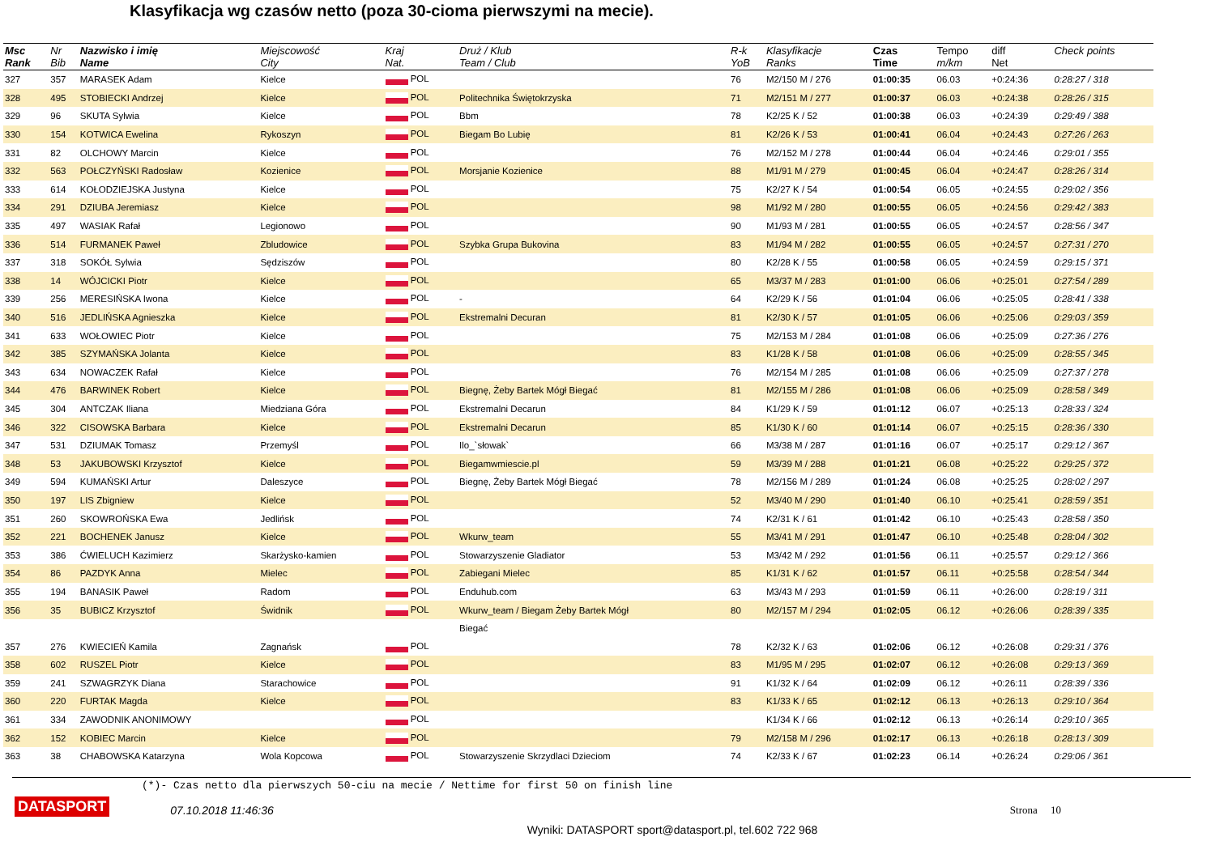Klasyfikacja wg czasów netto (poza 30-cioma pierwszymi na mecie).
| Msc Rank | Nr Bib | Nazwisko i imię Name | Miejscowość City | Kraj Nat. | Druż / Klub Team / Club | R-k YoB | Klasyfikacje Ranks | Czas Time | Tempo m/km | diff Net | Check points |
| --- | --- | --- | --- | --- | --- | --- | --- | --- | --- | --- | --- |
| 327 | 357 | MARASEK Adam | Kielce | POL | | 76 | M2/150 M / 276 | 01:00:35 | 06.03 | +0:24:36 | 0:28:27 / 318 |
| 328 | 495 | STOBIECKI Andrzej | Kielce | POL | Politechnika Świętokrzyska | 71 | M2/151 M / 277 | 01:00:37 | 06.03 | +0:24:38 | 0:28:26 / 315 |
| 329 | 96 | SKUTA Sylwia | Kielce | POL | Bbm | 78 | K2/25 K / 52 | 01:00:38 | 06.03 | +0:24:39 | 0:29:49 / 388 |
| 330 | 154 | KOTWICA Ewelina | Rykoszyn | POL | Biegam Bo Lubię | 81 | K2/26 K / 53 | 01:00:41 | 06.04 | +0:24:43 | 0:27:26 / 263 |
| 331 | 82 | OLCHOWY Marcin | Kielce | POL | | 76 | M2/152 M / 278 | 01:00:44 | 06.04 | +0:24:46 | 0:29:01 / 355 |
| 332 | 563 | POŁCZYŃSKI Radosław | Kozienice | POL | Morsjanie Kozienice | 88 | M1/91 M / 279 | 01:00:45 | 06.04 | +0:24:47 | 0:28:26 / 314 |
| 333 | 614 | KOŁODZIEJSKA Justyna | Kielce | POL | | 75 | K2/27 K / 54 | 01:00:54 | 06.05 | +0:24:55 | 0:29:02 / 356 |
| 334 | 291 | DZIUBA Jeremiasz | Kielce | POL | | 98 | M1/92 M / 280 | 01:00:55 | 06.05 | +0:24:56 | 0:29:42 / 383 |
| 335 | 497 | WASIAK Rafał | Legionowo | POL | | 90 | M1/93 M / 281 | 01:00:55 | 06.05 | +0:24:57 | 0:28:56 / 347 |
| 336 | 514 | FURMANEK Paweł | Zbludowice | POL | Szybka Grupa Bukovina | 83 | M1/94 M / 282 | 01:00:55 | 06.05 | +0:24:57 | 0:27:31 / 270 |
| 337 | 318 | SOKÓŁ Sylwia | Sędziszów | POL | | 80 | K2/28 K / 55 | 01:00:58 | 06.05 | +0:24:59 | 0:29:15 / 371 |
| 338 | 14 | WÓJCICKI Piotr | Kielce | POL | | 65 | M3/37 M / 283 | 01:01:00 | 06.06 | +0:25:01 | 0:27:54 / 289 |
| 339 | 256 | MERESIŃSKA Iwona | Kielce | POL | - | 64 | K2/29 K / 56 | 01:01:04 | 06.06 | +0:25:05 | 0:28:41 / 338 |
| 340 | 516 | JEDLIŃSKA Agnieszka | Kielce | POL | Ekstremalni Decuran | 81 | K2/30 K / 57 | 01:01:05 | 06.06 | +0:25:06 | 0:29:03 / 359 |
| 341 | 633 | WOŁOWIEC Piotr | Kielce | POL | | 75 | M2/153 M / 284 | 01:01:08 | 06.06 | +0:25:09 | 0:27:36 / 276 |
| 342 | 385 | SZYMAŃSKA Jolanta | Kielce | POL | | 83 | K1/28 K / 58 | 01:01:08 | 06.06 | +0:25:09 | 0:28:55 / 345 |
| 343 | 634 | NOWACZEK Rafał | Kielce | POL | | 76 | M2/154 M / 285 | 01:01:08 | 06.06 | +0:25:09 | 0:27:37 / 278 |
| 344 | 476 | BARWINEK Robert | Kielce | POL | Biegnę, Żeby Bartek Mógł Biegać | 81 | M2/155 M / 286 | 01:01:08 | 06.06 | +0:25:09 | 0:28:58 / 349 |
| 345 | 304 | ANTCZAK Iliana | Miedziana Góra | POL | Ekstremalni Decarun | 84 | K1/29 K / 59 | 01:01:12 | 06.07 | +0:25:13 | 0:28:33 / 324 |
| 346 | 322 | CISOWSKA Barbara | Kielce | POL | Ekstremalni Decarun | 85 | K1/30 K / 60 | 01:01:14 | 06.07 | +0:25:15 | 0:28:36 / 330 |
| 347 | 531 | DZIUMAK Tomasz | Przemyśl | POL | Ilo_`słowak` | 66 | M3/38 M / 287 | 01:01:16 | 06.07 | +0:25:17 | 0:29:12 / 367 |
| 348 | 53 | JAKUBOWSKI Krzysztof | Kielce | POL | Biegamwmiescie.pl | 59 | M3/39 M / 288 | 01:01:21 | 06.08 | +0:25:22 | 0:29:25 / 372 |
| 349 | 594 | KUMAŃSKI Artur | Daleszyce | POL | Biegnę, Żeby Bartek Mógł Biegać | 78 | M2/156 M / 289 | 01:01:24 | 06.08 | +0:25:25 | 0:28:02 / 297 |
| 350 | 197 | LIS Zbigniew | Kielce | POL | | 52 | M3/40 M / 290 | 01:01:40 | 06.10 | +0:25:41 | 0:28:59 / 351 |
| 351 | 260 | SKOWROŃSKA Ewa | Jedlińsk | POL | | 74 | K2/31 K / 61 | 01:01:42 | 06.10 | +0:25:43 | 0:28:58 / 350 |
| 352 | 221 | BOCHENEK Janusz | Kielce | POL | Wkurw_team | 55 | M3/41 M / 291 | 01:01:47 | 06.10 | +0:25:48 | 0:28:04 / 302 |
| 353 | 386 | ĆWIELUCH Kazimierz | Skarżysko-kamien | POL | Stowarzyszenie Gladiator | 53 | M3/42 M / 292 | 01:01:56 | 06.11 | +0:25:57 | 0:29:12 / 366 |
| 354 | 86 | PAZDYK Anna | Mielec | POL | Zabiegani Mielec | 85 | K1/31 K / 62 | 01:01:57 | 06.11 | +0:25:58 | 0:28:54 / 344 |
| 355 | 194 | BANASIK Paweł | Radom | POL | Enduhub.com | 63 | M3/43 M / 293 | 01:01:59 | 06.11 | +0:26:00 | 0:28:19 / 311 |
| 356 | 35 | BUBICZ Krzysztof | Świdnik | POL | Wkurw_team / Biegam Żeby Bartek Mógł | 80 | M2/157 M / 294 | 01:02:05 | 06.12 | +0:26:06 | 0:28:39 / 335 |
| | | | | | Biegać | | | | | | |
| 357 | 276 | KWIECIEŃ Kamila | Zagnańsk | POL | | 78 | K2/32 K / 63 | 01:02:06 | 06.12 | +0:26:08 | 0:29:31 / 376 |
| 358 | 602 | RUSZEL Piotr | Kielce | POL | | 83 | M1/95 M / 295 | 01:02:07 | 06.12 | +0:26:08 | 0:29:13 / 369 |
| 359 | 241 | SZWAGRZYK Diana | Starachowice | POL | | 91 | K1/32 K / 64 | 01:02:09 | 06.12 | +0:26:11 | 0:28:39 / 336 |
| 360 | 220 | FURTAK Magda | Kielce | POL | | 83 | K1/33 K / 65 | 01:02:12 | 06.13 | +0:26:13 | 0:29:10 / 364 |
| 361 | 334 | ZAWODNIK ANONIMOWY | | POL | | | K1/34 K / 66 | 01:02:12 | 06.13 | +0:26:14 | 0:29:10 / 365 |
| 362 | 152 | KOBIEC Marcin | Kielce | POL | | 79 | M2/158 M / 296 | 01:02:17 | 06.13 | +0:26:18 | 0:28:13 / 309 |
| 363 | 38 | CHABOWSKA Katarzyna | Wola Kopcowa | POL | Stowarzyszenie Skrzydlaci Dzieciom | 74 | K2/33 K / 67 | 01:02:23 | 06.14 | +0:26:24 | 0:29:06 / 361 |
(*)- Czas netto dla pierwszych 50-ciu na mecie / Nettime for first 50 on finish line
DATASPORT 07.10.2018 11:46:36 Strona 10
Wyniki: DATASPORT sport@datasport.pl, tel.602 722 968